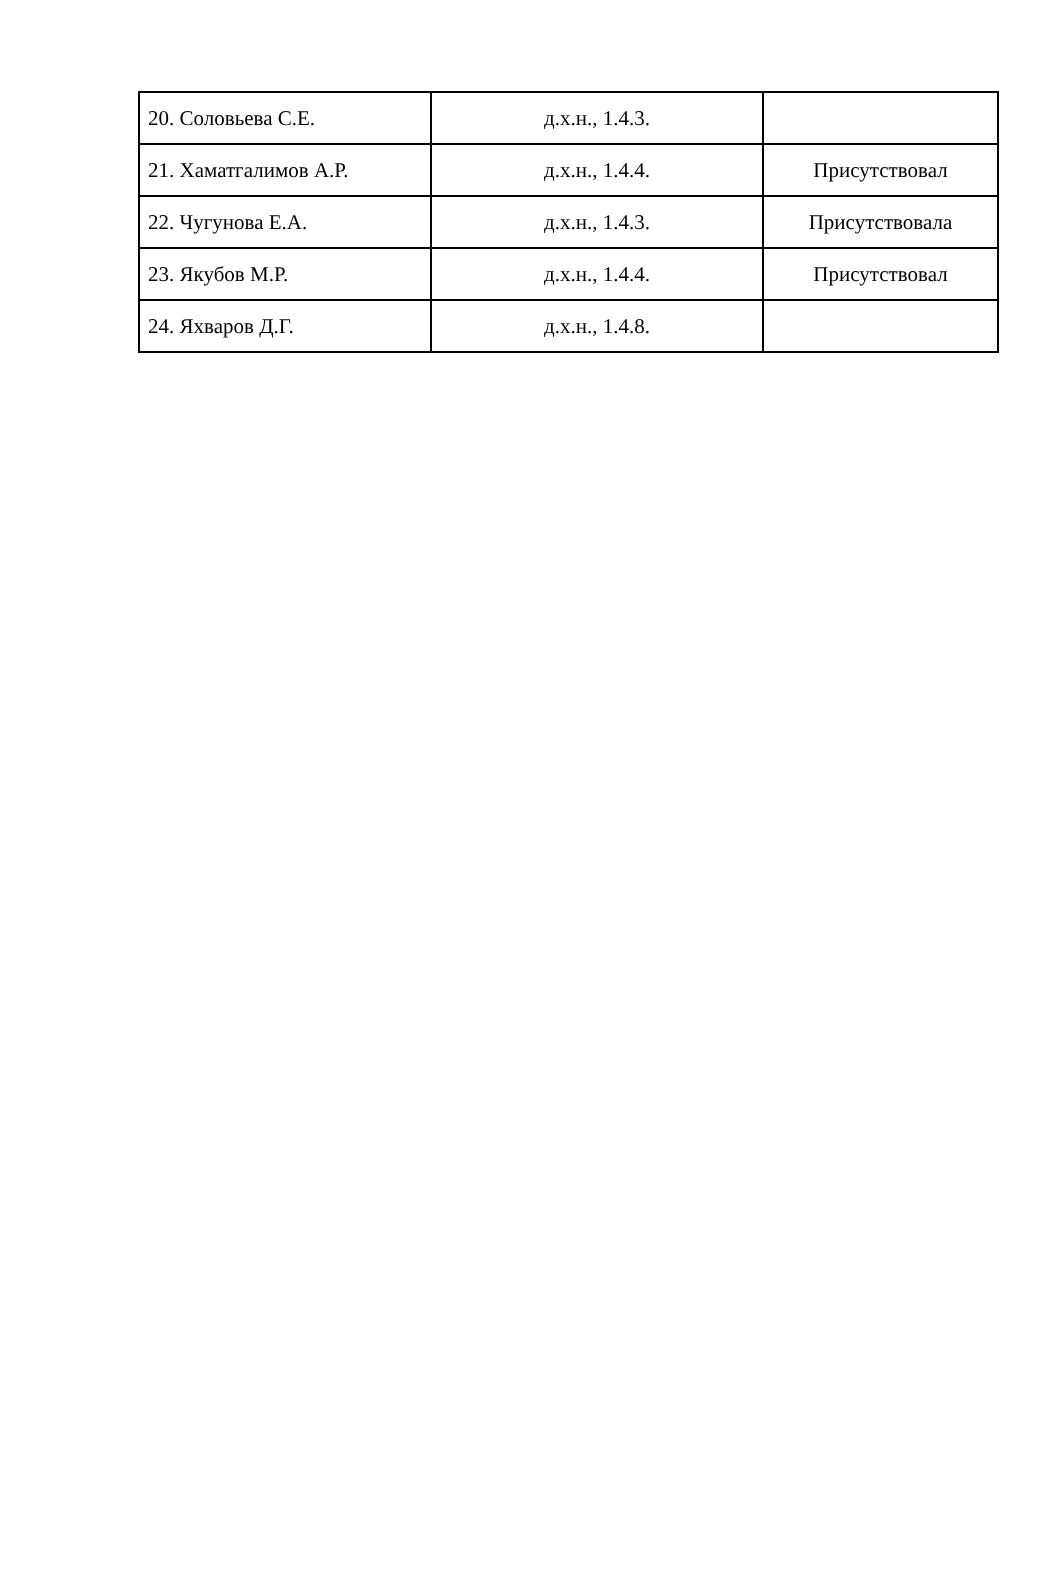| 20. Соловьева С.Е. | д.х.н., 1.4.3. | |
| 21. Хаматгалимов А.Р. | д.х.н., 1.4.4. | Присутствовал |
| 22. Чугунова Е.А. | д.х.н., 1.4.3. | Присутствовала |
| 23. Якубов М.Р. | д.х.н., 1.4.4. | Присутствовал |
| 24. Яхваров Д.Г. | д.х.н., 1.4.8. | |